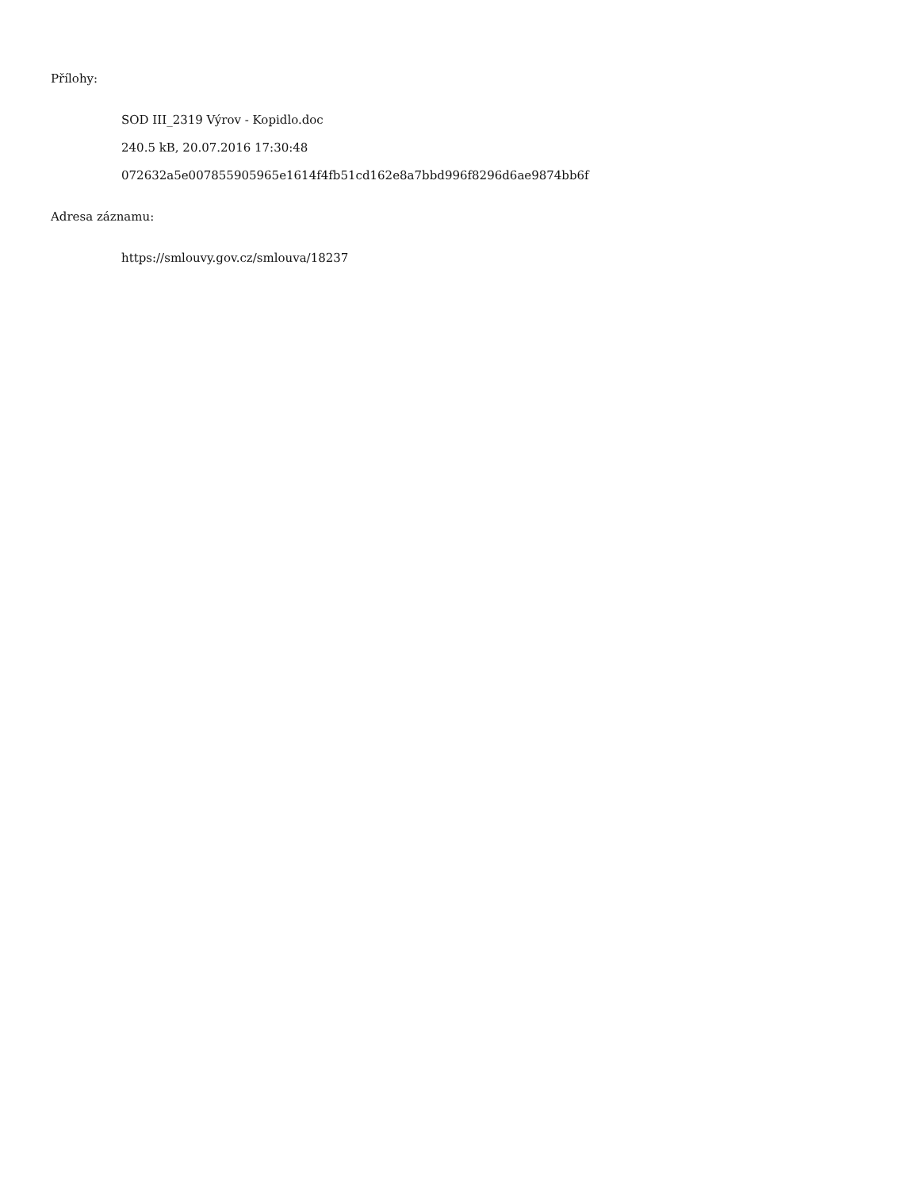Přílohy:
SOD III_2319 Výrov - Kopidlo.doc
240.5 kB, 20.07.2016 17:30:48
072632a5e007855905965e1614f4fb51cd162e8a7bbd996f8296d6ae9874bb6f
Adresa záznamu:
https://smlouvy.gov.cz/smlouva/18237